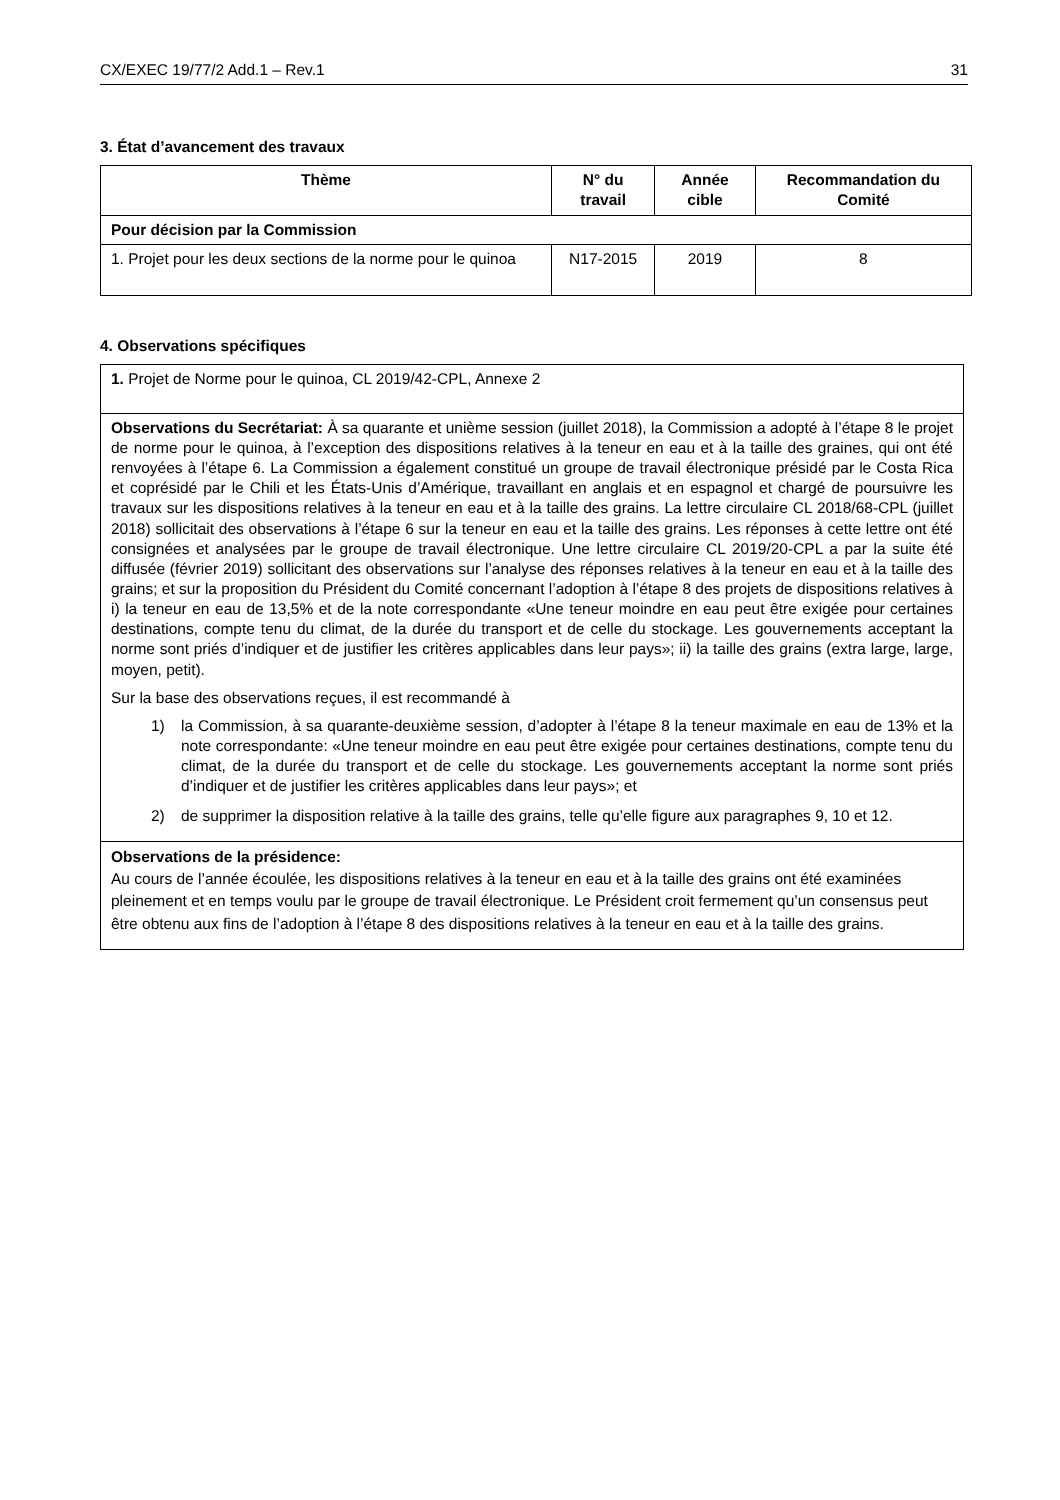CX/EXEC 19/77/2 Add.1 – Rev.1 31
3. État d’avancement des travaux
| Thème | N° du travail | Année cible | Recommandation du Comité |
| --- | --- | --- | --- |
| Pour décision par la Commission | | | |
| 1. Projet pour les deux sections de la norme pour le quinoa | N17-2015 | 2019 | 8 |
4. Observations spécifiques
| 1. Projet de Norme pour le quinoa, CL 2019/42-CPL, Annexe 2 |
| Observations du Secrétariat: À sa quarante et unième session (juillet 2018), la Commission a adopté à l’étape 8 le projet de norme pour le quinoa, à l’exception des dispositions relatives à la teneur en eau et à la taille des graines, qui ont été renvoyées à l’étape 6. La Commission a également constitué un groupe de travail électronique présidé par le Costa Rica et coprésidé par le Chili et les États-Unis d’Amérique, travaillant en anglais et en espagnol et chargé de poursuivre les travaux sur les dispositions relatives à la teneur en eau et à la taille des grains. La lettre circulaire CL 2018/68-CPL (juillet 2018) sollicitait des observations à l’étape 6 sur la teneur en eau et la taille des grains. Les réponses à cette lettre ont été consignées et analysées par le groupe de travail électronique. Une lettre circulaire CL 2019/20-CPL a par la suite été diffusée (février 2019) sollicitant des observations sur l’analyse des réponses relatives à la teneur en eau et à la taille des grains; et sur la proposition du Président du Comité concernant l’adoption à l’étape 8 des projets de dispositions relatives à i) la teneur en eau de 13,5% et de la note correspondante «Une teneur moindre en eau peut être exigée pour certaines destinations, compte tenu du climat, de la durée du transport et de celle du stockage. Les gouvernements acceptant la norme sont priés d’indiquer et de justifier les critères applicables dans leur pays»; ii) la taille des grains (extra large, large, moyen, petit). Sur la base des observations reçues, il est recommandé à 1) la Commission, à sa quarante-deuxième session, d’adopter à l’étape 8 la teneur maximale en eau de 13% et la note correspondante: «Une teneur moindre en eau peut être exigée pour certaines destinations, compte tenu du climat, de la durée du transport et de celle du stockage. Les gouvernements acceptant la norme sont priés d’indiquer et de justifier les critères applicables dans leur pays»; et 2) de supprimer la disposition relative à la taille des grains, telle qu’elle figure aux paragraphes 9, 10 et 12. |
| Observations de la présidence: Au cours de l’année écoulée, les dispositions relatives à la teneur en eau et à la taille des grains ont été examinées pleinement et en temps voulu par le groupe de travail électronique. Le Président croit fermement qu’un consensus peut être obtenu aux fins de l’adoption à l’étape 8 des dispositions relatives à la teneur en eau et à la taille des grains. |